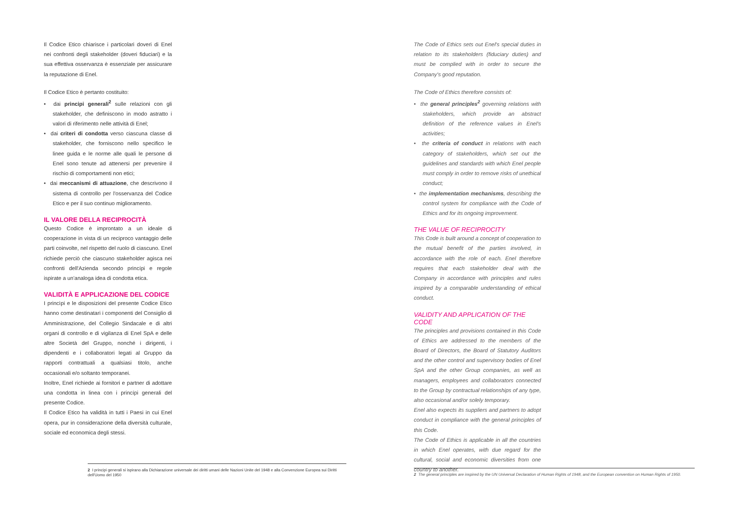Il Codice Etico chiarisce i particolari doveri di Enel nei confronti degli stakeholder (doveri fiduciari) e la sua effettiva osservanza è essenziale per assicurare la reputazione di Enel.
Il Codice Etico è pertanto costituito:
• dai principi generali<sup>2</sup> sulle relazioni con gli stakeholder, che definiscono in modo astratto i valori di riferimento nelle attività di Enel;
• dai criteri di condotta verso ciascuna classe di stakeholder, che forniscono nello specifico le linee guida e le norme alle quali le persone di Enel sono tenute ad attenersi per prevenire il rischio di comportamenti non etici;
• dai meccanismi di attuazione, che descrivono il sistema di controllo per l'osservanza del Codice Etico e per il suo continuo miglioramento.
IL VALORE DELLA RECIPROCITÀ
Questo Codice è improntato a un ideale di cooperazione in vista di un reciproco vantaggio delle parti coinvolte, nel rispetto del ruolo di ciascuno. Enel richiede perciò che ciascuno stakeholder agisca nei confronti dell'Azienda secondo princípi e regole ispirate a un'analoga idea di condotta etica.
VALIDITÀ E APPLICAZIONE DEL CODICE
I princìpi e le disposizioni del presente Codice Etico hanno come destinatari i componenti del Consiglio di Amministrazione, del Collegio Sindacale e di altri organi di controllo e di vigilanza di Enel SpA e delle altre Società del Gruppo, nonché i dirigenti, i dipendenti e i collaboratori legati al Gruppo da rapporti contrattuali a qualsiasi titolo, anche occasionali e/o soltanto temporanei.
Inoltre, Enel richiede ai fornitori e partner di adottare una condotta in linea con i princípi generali del presente Codice.
Il Codice Etico ha validità in tutti i Paesi in cui Enel opera, pur in considerazione della diversità culturale, sociale ed economica degli stessi.
2 I principi generali si ispirano alla Dichiarazione universale dei diritti umani delle Nazioni Unite del 1948 e alla Convenzione Europea sui Diritti dell'Uomo del 1950
The Code of Ethics sets out Enel's special duties in relation to its stakeholders (fiduciary duties) and must be complied with in order to secure the Company's good reputation.
The Code of Ethics therefore consists of:
• the general principles<sup>2</sup> governing relations with stakeholders, which provide an abstract definition of the reference values in Enel's activities;
• the criteria of conduct in relations with each category of stakeholders, which set out the guidelines and standards with which Enel people must comply in order to remove risks of unethical conduct;
• the implementation mechanisms, describing the control system for compliance with the Code of Ethics and for its ongoing improvement.
THE VALUE OF RECIPROCITY
This Code is built around a concept of cooperation to the mutual benefit of the parties involved, in accordance with the role of each. Enel therefore requires that each stakeholder deal with the Company in accordance with principles and rules inspired by a comparable understanding of ethical conduct.
VALIDITY AND APPLICATION OF THE CODE
The principles and provisions contained in this Code of Ethics are addressed to the members of the Board of Directors, the Board of Statutory Auditors and the other control and supervisory bodies of Enel SpA and the other Group companies, as well as managers, employees and collaborators connected to the Group by contractual relationships of any type, also occasional and/or solely temporary.
Enel also expects its suppliers and partners to adopt conduct in compliance with the general principles of this Code.
The Code of Ethics is applicable in all the countries in which Enel operates, with due regard for the cultural, social and economic diversities from one country to another.
2 The general principles are inspired by the UN Universal Declaration of Human Rights of 1948, and the European convention on Human Rights of 1950.